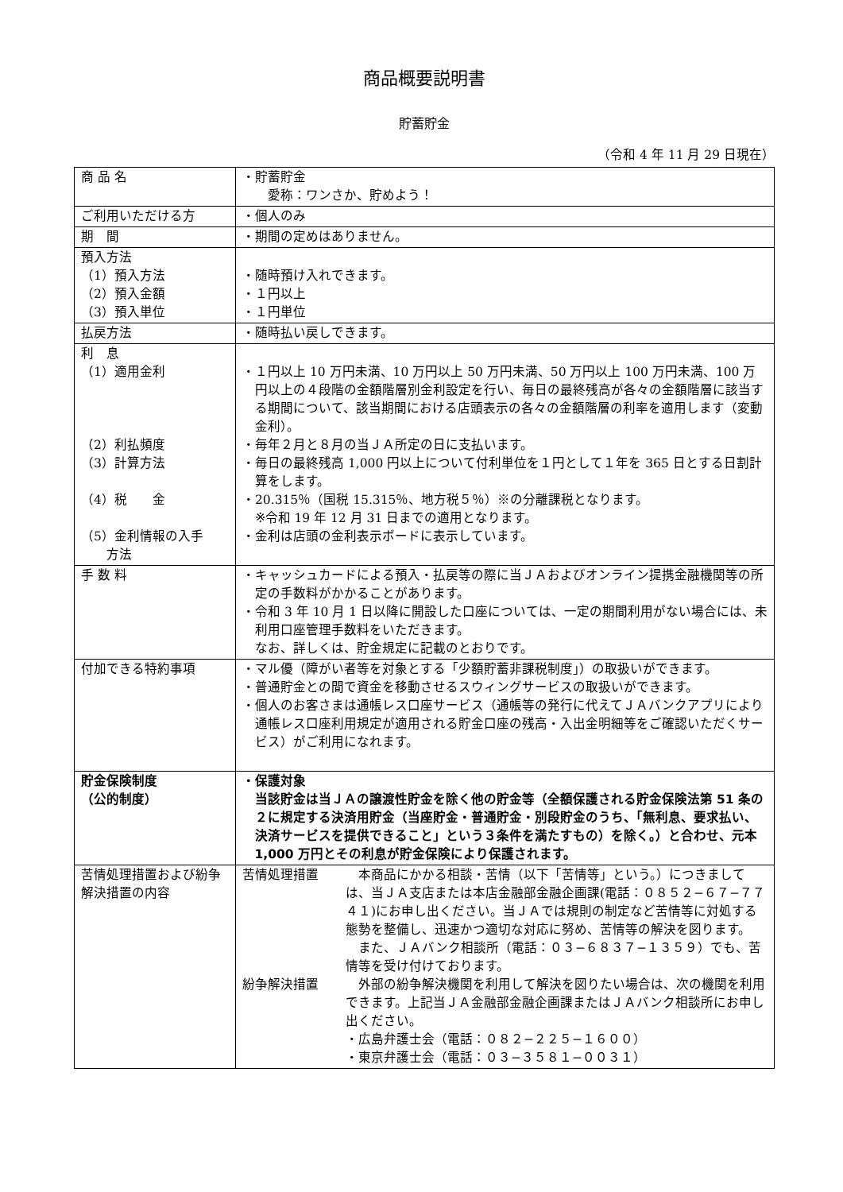商品概要説明書
貯蓄貯金
（令和 4 年 11 月 29 日現在）
| 商 品 名 | ・貯蓄貯金 愛称：ワンさか、貯めよう！ |
| ご利用いただける方 | ・個人のみ |
| 期 間 | ・期間の定めはありません。 |
| 預入方法 （1）預入方法 （2）預入金額 （3）預入単位 | ・随時預け入れできます。 ・１円以上 ・１円単位 |
| 払戻方法 | ・随時払い戻しできます。 |
| 利 息 （1）適用金利 （2）利払頻度 （3）計算方法 （4）税 金 （5）金利情報の入手 方法 | ・１円以上 10 万円未満、10 万円以上 50 万円未満、50 万円以上 100 万円未満、100 万円以上の４段階の金額階層別金利設定を行い、毎日の最終残高が各々の金額階層に該当する期間について、該当期間における店頭表示の各々の金額階層の利率を適用します（変動金利）。 ・毎年２月と８月の当ＪＡ所定の日に支払います。 ・毎日の最終残高 1,000 円以上について付利単位を１円として１年を 365 日とする日割計算をします。 ・20.315％（国税 15.315％、地方税５％）※の分離課税となります。 ※令和 19 年 12 月 31 日までの適用となります。 ・金利は店頭の金利表示ボードに表示しています。 |
| 手 数 料 | ・キャッシュカードによる預入・払戻等の際に当ＪＡおよびオンライン提携金融機関等の所定の手数料がかかることがあります。 ・令和 3 年 10 月 1 日以降に開設した口座については、一定の期間利用がない場合には、未利用口座管理手数料をいただきます。 なお、詳しくは、貯金規定に記載のとおりです。 |
| 付加できる特約事項 | ・マル優（障がい者等を対象とする「少額貯蓄非課税制度」）の取扱いができます。 ・普通貯金との間で資金を移動させるスウィングサービスの取扱いができます。 ・個人のお客さまは通帳レス口座サービス（通帳等の発行に代えてＪＡバンクアプリにより通帳レス口座利用規定が適用される貯金口座の残高・入出金明細等をご確認いただくサービス）がご利用になれます。 |
| 貯金保険制度 （公的制度） | ・保護対象 当該貯金は当ＪＡの譲渡性貯金を除く他の貯金等（全額保護される貯金保険法第 51 条の２に規定する決済用貯金（当座貯金・普通貯金・別段貯金のうち、「無利息、要求払い、決済サービスを提供できること」という３条件を満たすもの）を除く。）と合わせ、元本 1,000 万円とその利息が貯金保険により保護されます。 |
| 苦情処理措置および紛争解決措置の内容 | 苦情処理措置 本商品にかかる相談・苦情（以下「苦情等」という。）につきましては、当ＪＡ支店または本店金融部金融企画課(電話：０８５２−６７−７７４１)にお申し出ください。当ＪＡでは規則の制定など苦情等に対処する態勢を整備し、迅速かつ適切な対応に努め、苦情等の解決を図ります。 また、ＪＡバンク相談所（電話：０３−６８３７−１３５９）でも、苦情等を受け付けております。 紛争解決措置 外部の紛争解決機関を利用して解決を図りたい場合は、次の機関を利用できます。上記当ＪＡ金融部金融企画課またはＪＡバンク相談所にお申し出ください。 ・広島弁護士会（電話：０８２−２２５−１６００） ・東京弁護士会（電話：０３−３５８１−００３１） |